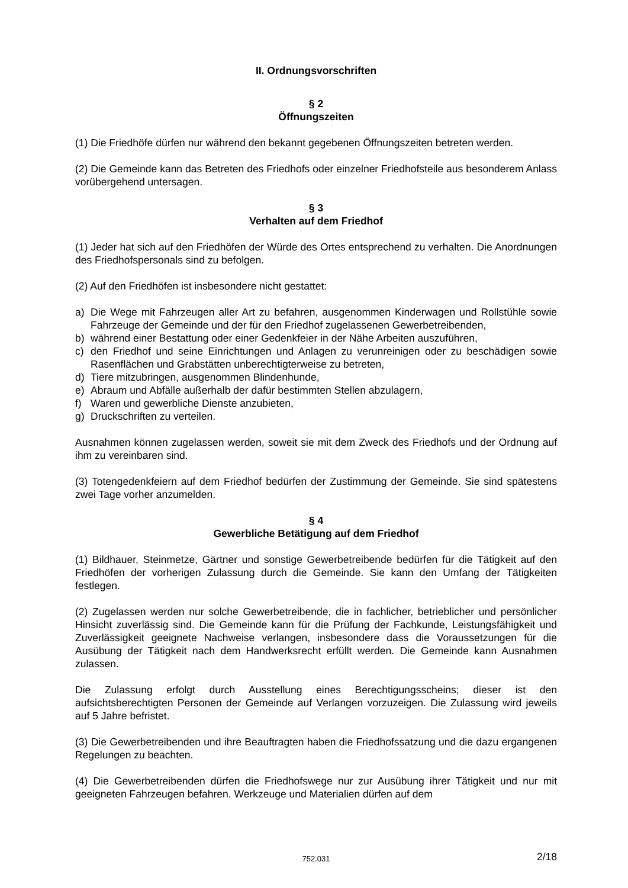II. Ordnungsvorschriften
§ 2
Öffnungszeiten
(1) Die Friedhöfe dürfen nur während den bekannt gegebenen Öffnungszeiten betreten werden.
(2) Die Gemeinde kann das Betreten des Friedhofs oder einzelner Friedhofsteile aus besonderem Anlass vorübergehend untersagen.
§ 3
Verhalten auf dem Friedhof
(1) Jeder hat sich auf den Friedhöfen der Würde des Ortes entsprechend zu verhalten. Die Anordnungen des Friedhofspersonals sind zu befolgen.
(2) Auf den Friedhöfen ist insbesondere nicht gestattet:
a) Die Wege mit Fahrzeugen aller Art zu befahren, ausgenommen Kinderwagen und Rollstühle sowie Fahrzeuge der Gemeinde und der für den Friedhof zugelassenen Gewerbetreibenden,
b) während einer Bestattung oder einer Gedenkfeier in der Nähe Arbeiten auszuführen,
c) den Friedhof und seine Einrichtungen und Anlagen zu verunreinigen oder zu beschädigen sowie Rasenflächen und Grabstätten unberechtigterweise zu betreten,
d) Tiere mitzubringen, ausgenommen Blindenhunde,
e) Abraum und Abfälle außerhalb der dafür bestimmten Stellen abzulagern,
f) Waren und gewerbliche Dienste anzubieten,
g) Druckschriften zu verteilen.
Ausnahmen können zugelassen werden, soweit sie mit dem Zweck des Friedhofs und der Ordnung auf ihm zu vereinbaren sind.
(3) Totengedenkfeiern auf dem Friedhof bedürfen der Zustimmung der Gemeinde. Sie sind spätestens zwei Tage vorher anzumelden.
§ 4
Gewerbliche Betätigung auf dem Friedhof
(1) Bildhauer, Steinmetze, Gärtner und sonstige Gewerbetreibende bedürfen für die Tätigkeit auf den Friedhöfen der vorherigen Zulassung durch die Gemeinde. Sie kann den Umfang der Tätigkeiten festlegen.
(2) Zugelassen werden nur solche Gewerbetreibende, die in fachlicher, betrieblicher und persönlicher Hinsicht zuverlässig sind. Die Gemeinde kann für die Prüfung der Fachkunde, Leistungsfähigkeit und Zuverlässigkeit geeignete Nachweise verlangen, insbesondere dass die Voraussetzungen für die Ausübung der Tätigkeit nach dem Handwerksrecht erfüllt werden. Die Gemeinde kann Ausnahmen zulassen.
Die Zulassung erfolgt durch Ausstellung eines Berechtigungsscheins; dieser ist den aufsichtsberechtigten Personen der Gemeinde auf Verlangen vorzuzeigen. Die Zulassung wird jeweils auf 5 Jahre befristet.
(3) Die Gewerbetreibenden und ihre Beauftragten haben die Friedhofssatzung und die dazu ergangenen Regelungen zu beachten.
(4) Die Gewerbetreibenden dürfen die Friedhofswege nur zur Ausübung ihrer Tätigkeit und nur mit geeigneten Fahrzeugen befahren. Werkzeuge und Materialien dürfen auf dem
752.031
2/18